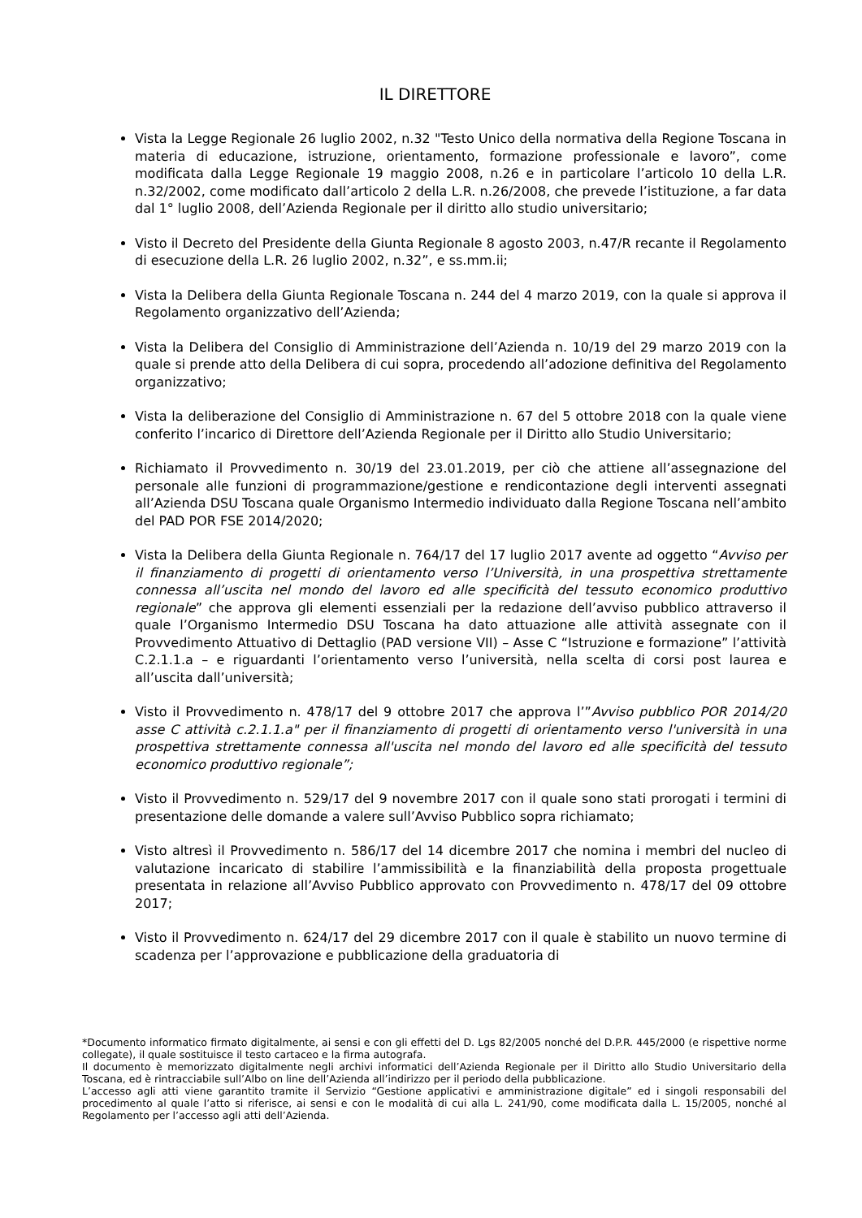IL DIRETTORE
Vista la Legge Regionale 26 luglio 2002, n.32 "Testo Unico della normativa della Regione Toscana in materia di educazione, istruzione, orientamento, formazione professionale e lavoro”, come modificata dalla Legge Regionale 19 maggio 2008, n.26 e in particolare l’articolo 10 della L.R. n.32/2002, come modificato dall’articolo 2 della L.R. n.26/2008, che prevede l’istituzione, a far data dal 1° luglio 2008, dell’Azienda Regionale per il diritto allo studio universitario;
Visto il Decreto del Presidente della Giunta Regionale 8 agosto 2003, n.47/R recante il Regolamento di esecuzione della L.R. 26 luglio 2002, n.32”, e ss.mm.ii;
Vista la Delibera della Giunta Regionale Toscana n. 244 del 4 marzo 2019, con la quale si approva il Regolamento organizzativo dell’Azienda;
Vista la Delibera del Consiglio di Amministrazione dell’Azienda n. 10/19 del 29 marzo 2019 con la quale si prende atto della Delibera di cui sopra, procedendo all’adozione definitiva del Regolamento organizzativo;
Vista la deliberazione del Consiglio di Amministrazione n. 67 del 5 ottobre 2018 con la quale viene conferito l’incarico di Direttore dell’Azienda Regionale per il Diritto allo Studio Universitario;
Richiamato il Provvedimento n. 30/19 del 23.01.2019, per ciò che attiene all’assegnazione del personale alle funzioni di programmazione/gestione e rendicontazione degli interventi assegnati all’Azienda DSU Toscana quale Organismo Intermedio individuato dalla Regione Toscana nell’ambito del PAD POR FSE 2014/2020;
Vista la Delibera della Giunta Regionale n. 764/17 del 17 luglio 2017 avente ad oggetto “Avviso per il finanziamento di progetti di orientamento verso l’Università, in una prospettiva strettamente connessa all’uscita nel mondo del lavoro ed alle specificità del tessuto economico produttivo regionale” che approva gli elementi essenziali per la redazione dell’avviso pubblico attraverso il quale l’Organismo Intermedio DSU Toscana ha dato attuazione alle attività assegnate con il Provvedimento Attuativo di Dettaglio (PAD versione VII) – Asse C “Istruzione e formazione” l’attività C.2.1.1.a – e riguardanti l’orientamento verso l’università, nella scelta di corsi post laurea e all’uscita dall’università;
Visto il Provvedimento n. 478/17 del 9 ottobre 2017 che approva l’”Avviso pubblico POR 2014/20 asse C attività c.2.1.1.a" per il finanziamento di progetti di orientamento verso l'università in una prospettiva strettamente connessa all'uscita nel mondo del lavoro ed alle specificità del tessuto economico produttivo regionale”;
Visto il Provvedimento n. 529/17 del 9 novembre 2017 con il quale sono stati prorogati i termini di presentazione delle domande a valere sull’Avviso Pubblico sopra richiamato;
Visto altresì il Provvedimento n. 586/17 del 14 dicembre 2017 che nomina i membri del nucleo di valutazione incaricato di stabilire l’ammissibilità e la finanziabilità della proposta progettuale presentata in relazione all’Avviso Pubblico approvato con Provvedimento n. 478/17 del 09 ottobre 2017;
Visto il Provvedimento n. 624/17 del 29 dicembre 2017 con il quale è stabilito un nuovo termine di scadenza per l’approvazione e pubblicazione della graduatoria di
*Documento informatico firmato digitalmente, ai sensi e con gli effetti del D. Lgs 82/2005 nonché del D.P.R. 445/2000 (e rispettive norme collegate), il quale sostituisce il testo cartaceo e la firma autografa.
Il documento è memorizzato digitalmente negli archivi informatici dell’Azienda Regionale per il Diritto allo Studio Universitario della Toscana, ed è rintracciabile sull’Albo on line dell’Azienda all’indirizzo per il periodo della pubblicazione.
L’accesso agli atti viene garantito tramite il Servizio “Gestione applicativi e amministrazione digitale” ed i singoli responsabili del procedimento al quale l’atto si riferisce, ai sensi e con le modalità di cui alla L. 241/90, come modificata dalla L. 15/2005, nonché al Regolamento per l’accesso agli atti dell’Azienda.